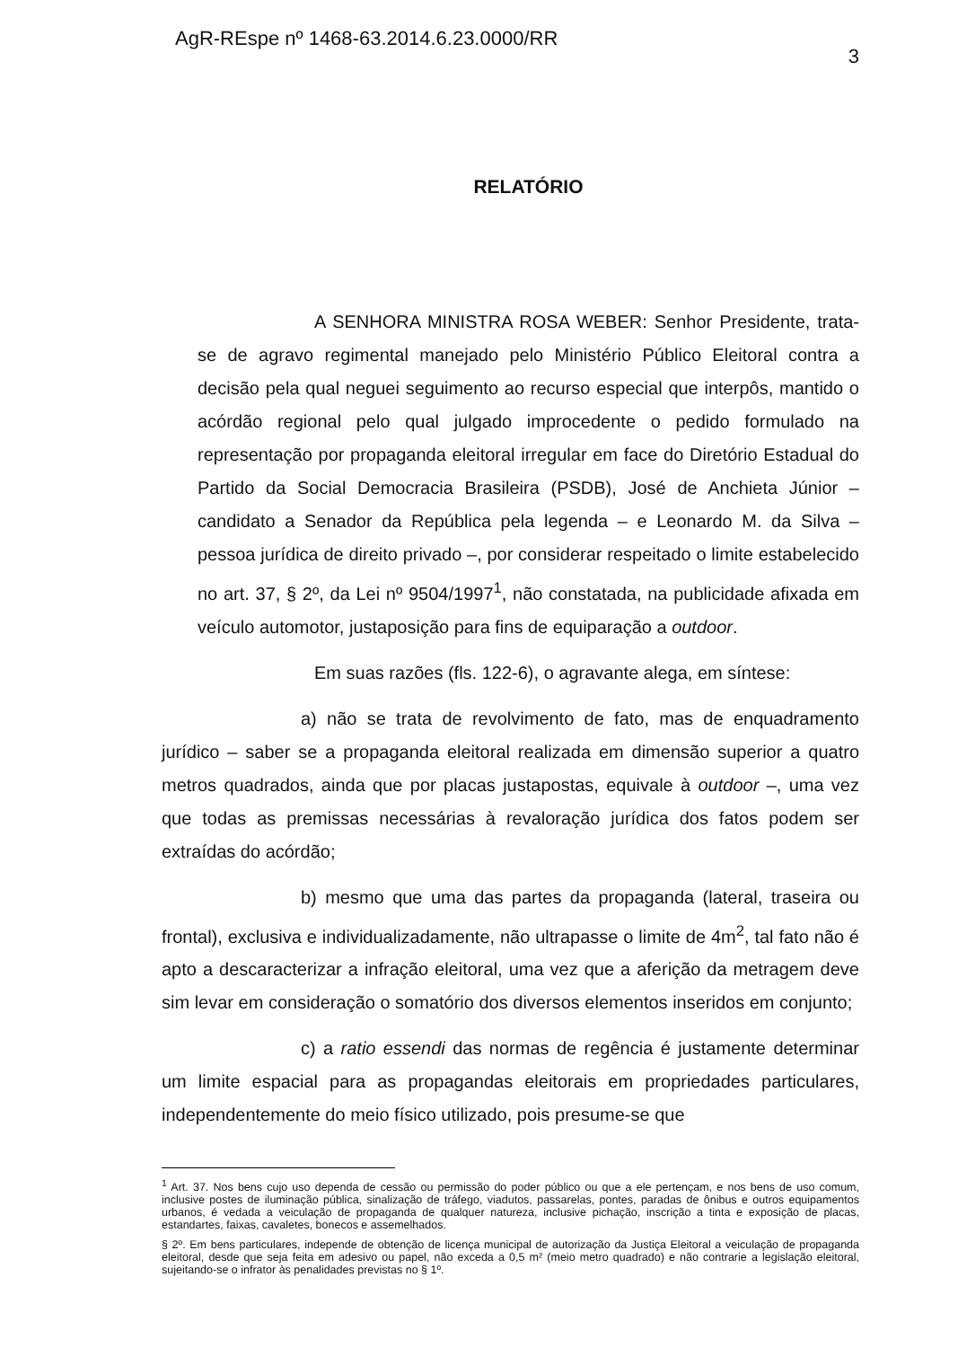AgR-REspe nº 1468-63.2014.6.23.0000/RR 3
RELATÓRIO
A SENHORA MINISTRA ROSA WEBER: Senhor Presidente, trata-se de agravo regimental manejado pelo Ministério Público Eleitoral contra a decisão pela qual neguei seguimento ao recurso especial que interpôs, mantido o acórdão regional pelo qual julgado improcedente o pedido formulado na representação por propaganda eleitoral irregular em face do Diretório Estadual do Partido da Social Democracia Brasileira (PSDB), José de Anchieta Júnior – candidato a Senador da República pela legenda – e Leonardo M. da Silva – pessoa jurídica de direito privado –, por considerar respeitado o limite estabelecido no art. 37, § 2º, da Lei nº 9504/1997<sup>1</sup>, não constatada, na publicidade afixada em veículo automotor, justaposição para fins de equiparação a outdoor.
Em suas razões (fls. 122-6), o agravante alega, em síntese:
a) não se trata de revolvimento de fato, mas de enquadramento jurídico – saber se a propaganda eleitoral realizada em dimensão superior a quatro metros quadrados, ainda que por placas justapostas, equivale à outdoor –, uma vez que todas as premissas necessárias à revaloração jurídica dos fatos podem ser extraídas do acórdão;
b) mesmo que uma das partes da propaganda (lateral, traseira ou frontal), exclusiva e individualizadamente, não ultrapasse o limite de 4m<sup>2</sup>, tal fato não é apto a descaracterizar a infração eleitoral, uma vez que a aferição da metragem deve sim levar em consideração o somatório dos diversos elementos inseridos em conjunto;
c) a ratio essendi das normas de regência é justamente determinar um limite espacial para as propagandas eleitorais em propriedades particulares, independentemente do meio físico utilizado, pois presume-se que
<sup>1</sup> Art. 37. Nos bens cujo uso dependa de cessão ou permissão do poder público ou que a ele pertençam, e nos bens de uso comum, inclusive postes de iluminação pública, sinalização de tráfego, viadutos, passarelas, pontes, paradas de ônibus e outros equipamentos urbanos, é vedada a veiculação de propaganda de qualquer natureza, inclusive pichação, inscrição a tinta e exposição de placas, estandartes, faixas, cavaletes, bonecos e assemelhados.
§ 2º. Em bens particulares, independe de obtenção de licença municipal de autorização da Justiça Eleitoral a veiculação de propaganda eleitoral, desde que seja feita em adesivo ou papel, não exceda a 0,5 m² (meio metro quadrado) e não contrarie a legislação eleitoral, sujeitando-se o infrator às penalidades previstas no § 1º.